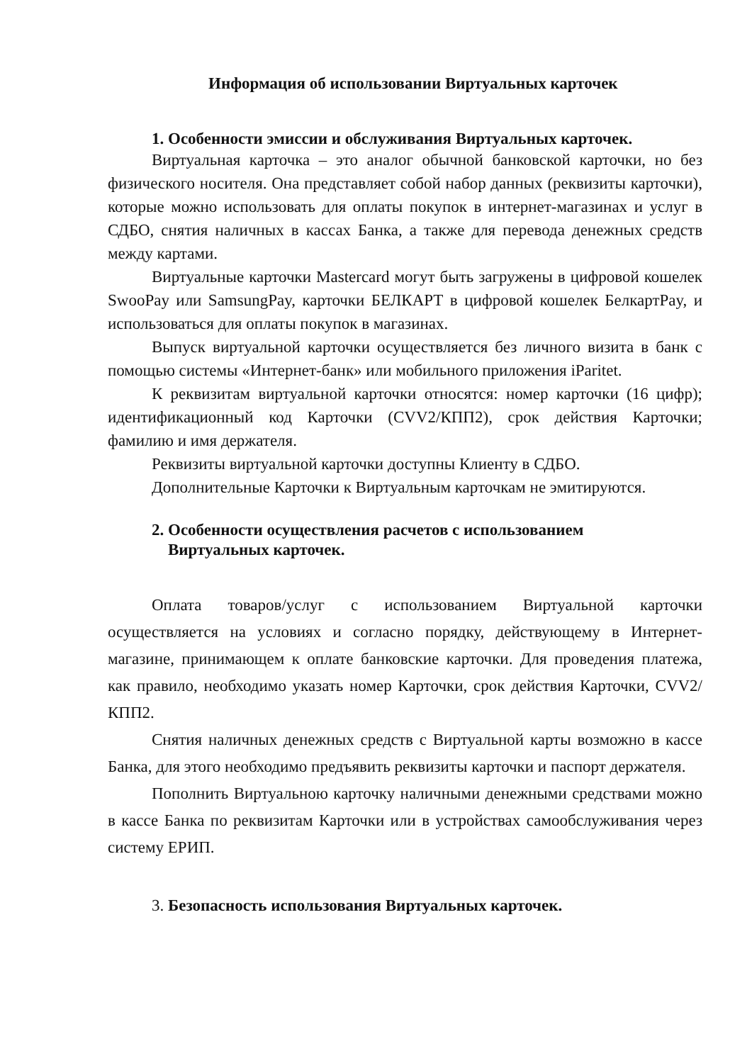Информация об использовании Виртуальных карточек
1. Особенности эмиссии и обслуживания Виртуальных карточек.
Виртуальная карточка – это аналог обычной банковской карточки, но без физического носителя. Она представляет собой набор данных (реквизиты карточки), которые можно использовать для оплаты покупок в интернет-магазинах и услуг в СДБО, снятия наличных в кассах Банка, а также для перевода денежных средств между картами.
Виртуальные карточки Mastercard могут быть загружены в цифровой кошелек SwooPay или SamsungPay, карточки БЕЛКАРТ в цифровой кошелек БелкартPay, и использоваться для оплаты покупок в магазинах.
Выпуск виртуальной карточки осуществляется без личного визита в банк с помощью системы «Интернет-банк» или мобильного приложения iParitet.
К реквизитам виртуальной карточки относятся: номер карточки (16 цифр); идентификационный код Карточки (CVV2/КПП2), срок действия Карточки; фамилию и имя держателя.
Реквизиты виртуальной карточки доступны Клиенту в СДБО.
Дополнительные Карточки к Виртуальным карточкам не эмитируются.
2. Особенности осуществления расчетов с использованием
Виртуальных карточек.
Оплата товаров/услуг с использованием Виртуальной карточки осуществляется на условиях и согласно порядку, действующему в Интернет-магазине, принимающем к оплате банковские карточки. Для проведения платежа, как правило, необходимо указать номер Карточки, срок действия Карточки, CVV2/КПП2.
Снятия наличных денежных средств с Виртуальной карты возможно в кассе Банка, для этого необходимо предъявить реквизиты карточки и паспорт держателя.
Пополнить Виртуальною карточку наличными денежными средствами можно в кассе Банка по реквизитам Карточки или в устройствах самообслуживания через систему ЕРИП.
3. Безопасность использования Виртуальных карточек.